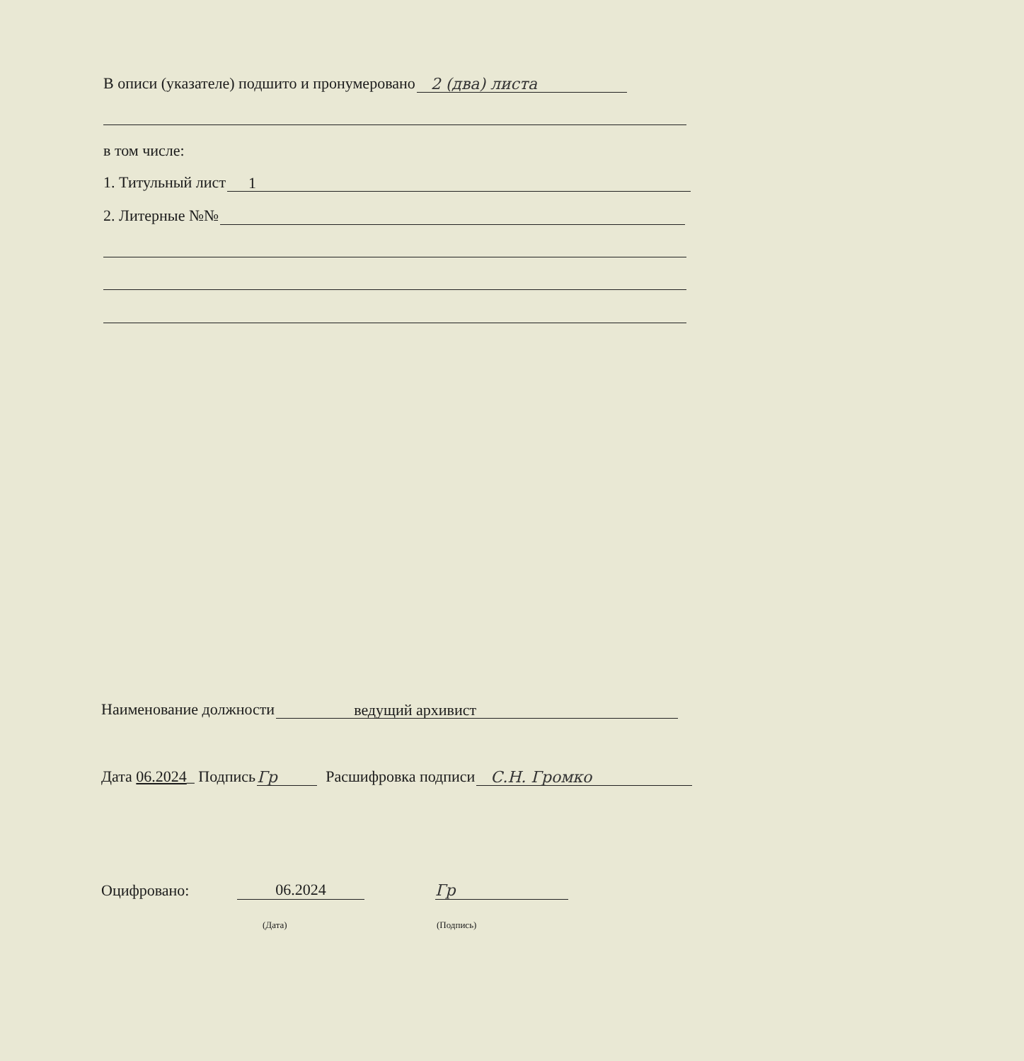В описи (указателе) подшито и пронумеровано 2 (два) листа
в том числе:
1. Титульный лист 1
2. Литерные №№
Наименование должности ведущий архивист
Дата 06.2024_ Подпись Гр Расшифровка подписи С.Н. Громко
Оцифровано: 06.2024 Гр
(Дата) (Подпись)